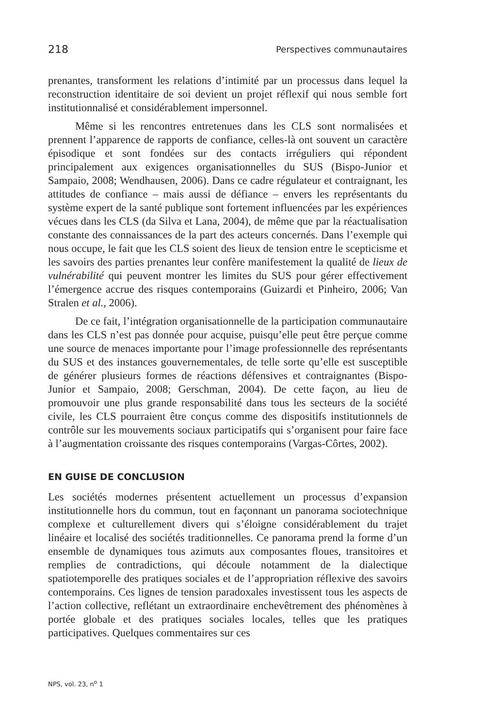218 Perspectives communautaires
prenantes, transforment les relations d’intimité par un processus dans lequel la reconstruction identitaire de soi devient un projet réflexif qui nous semble fort institutionnalisé et considérablement impersonnel.
Même si les rencontres entretenues dans les CLS sont normalisées et prennent l’apparence de rapports de confiance, celles-là ont souvent un caractère épisodique et sont fondées sur des contacts irréguliers qui répondent principalement aux exigences organisationnelles du SUS (Bispo-Junior et Sampaio, 2008; Wendhausen, 2006). Dans ce cadre régulateur et contraignant, les attitudes de confiance – mais aussi de défiance – envers les représentants du système expert de la santé publique sont fortement influencées par les expériences vécues dans les CLS (da Silva et Lana, 2004), de même que par la réactualisation constante des connaissances de la part des acteurs concernés. Dans l’exemple qui nous occupe, le fait que les CLS soient des lieux de tension entre le scepticisme et les savoirs des parties prenantes leur confère manifestement la qualité de lieux de vulnérabilité qui peuvent montrer les limites du SUS pour gérer effectivement l’émergence accrue des risques contemporains (Guizardi et Pinheiro, 2006; Van Stralen et al., 2006).
De ce fait, l’intégration organisationnelle de la participation communautaire dans les CLS n’est pas donnée pour acquise, puisqu’elle peut être perçue comme une source de menaces importante pour l’image professionnelle des représentants du SUS et des instances gouvernementales, de telle sorte qu’elle est susceptible de générer plusieurs formes de réactions défensives et contraignantes (Bispo-Junior et Sampaio, 2008; Gerschman, 2004). De cette façon, au lieu de promouvoir une plus grande responsabilité dans tous les secteurs de la société civile, les CLS pourraient être conçus comme des dispositifs institutionnels de contrôle sur les mouvements sociaux participatifs qui s’organisent pour faire face à l’augmentation croissante des risques contemporains (Vargas-Côrtes, 2002).
EN GUISE DE CONCLUSION
Les sociétés modernes présentent actuellement un processus d’expansion institutionnelle hors du commun, tout en façonnant un panorama sociotechnique complexe et culturellement divers qui s’éloigne considérablement du trajet linéaire et localisé des sociétés traditionnelles. Ce panorama prend la forme d’un ensemble de dynamiques tous azimuts aux composantes floues, transitoires et remplies de contradictions, qui découle notamment de la dialectique spatiotemporelle des pratiques sociales et de l’appropriation réflexive des savoirs contemporains. Ces lignes de tension paradoxales investissent tous les aspects de l’action collective, reflétant un extraordinaire enchevêtrement des phénomènes à portée globale et des pratiques sociales locales, telles que les pratiques participatives. Quelques commentaires sur ces
NPS, vol. 23, n<sup>o</sup> 1